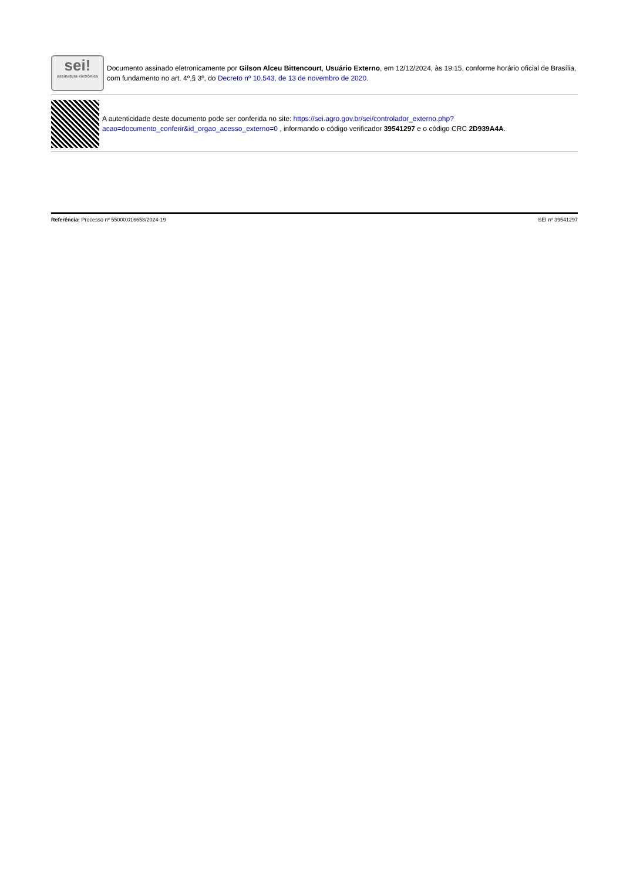sei!
assinatura eletrônica
Documento assinado eletronicamente por Gilson Alceu Bittencourt, Usuário Externo, em 12/12/2024, às 19:15, conforme horário oficial de Brasília, com fundamento no art. 4º,§ 3º, do Decreto nº 10.543, de 13 de novembro de 2020.
A autenticidade deste documento pode ser conferida no site: https://sei.agro.gov.br/sei/controlador_externo.php?acao=documento_conferir&id_orgao_acesso_externo=0 , informando o código verificador 39541297 e o código CRC 2D939A4A.
Referência: Processo nº 55000.016658/2024-19 SEI nº 39541297